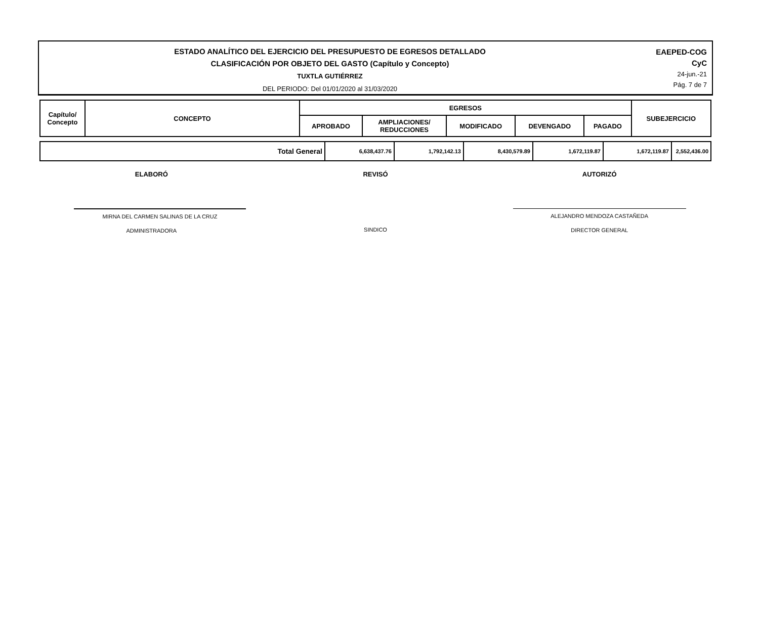ESTADO ANALÍTICO DEL EJERCICIO DEL PRESUPUESTO DE EGRESOS DETALLADO
CLASIFICACIÓN POR OBJETO DEL GASTO (Capítulo y Concepto)
TUXTLA GUTIÉRREZ
DEL PERIODO: Del 01/01/2020 al 31/03/2020
EAEPED-COG
CyC
24-jun.-21
Pág. 7 de 7
| Capítulo/ Concepto | CONCEPTO | EGRESOS | | | | | SUBEJERCICIO |
| --- | --- | --- | --- | --- | --- | --- | --- |
| | | APROBADO | AMPLIACIONES/ REDUCCIONES | MODIFICADO | DEVENGADO | PAGADO | |
| Total General | 6,638,437.76 | 1,792,142.13 | 8,430,579.89 | 1,672,119.87 | 1,672,119.87 | 2,552,436.00 |
ELABORÓ REVISÓ AUTORIZÓ
MIRNA DEL CARMEN SALINAS DE LA CRUZ
ADMINISTRADORA
SINDICO ALEJANDRO MENDOZA CASTAÑEDA
DIRECTOR GENERAL